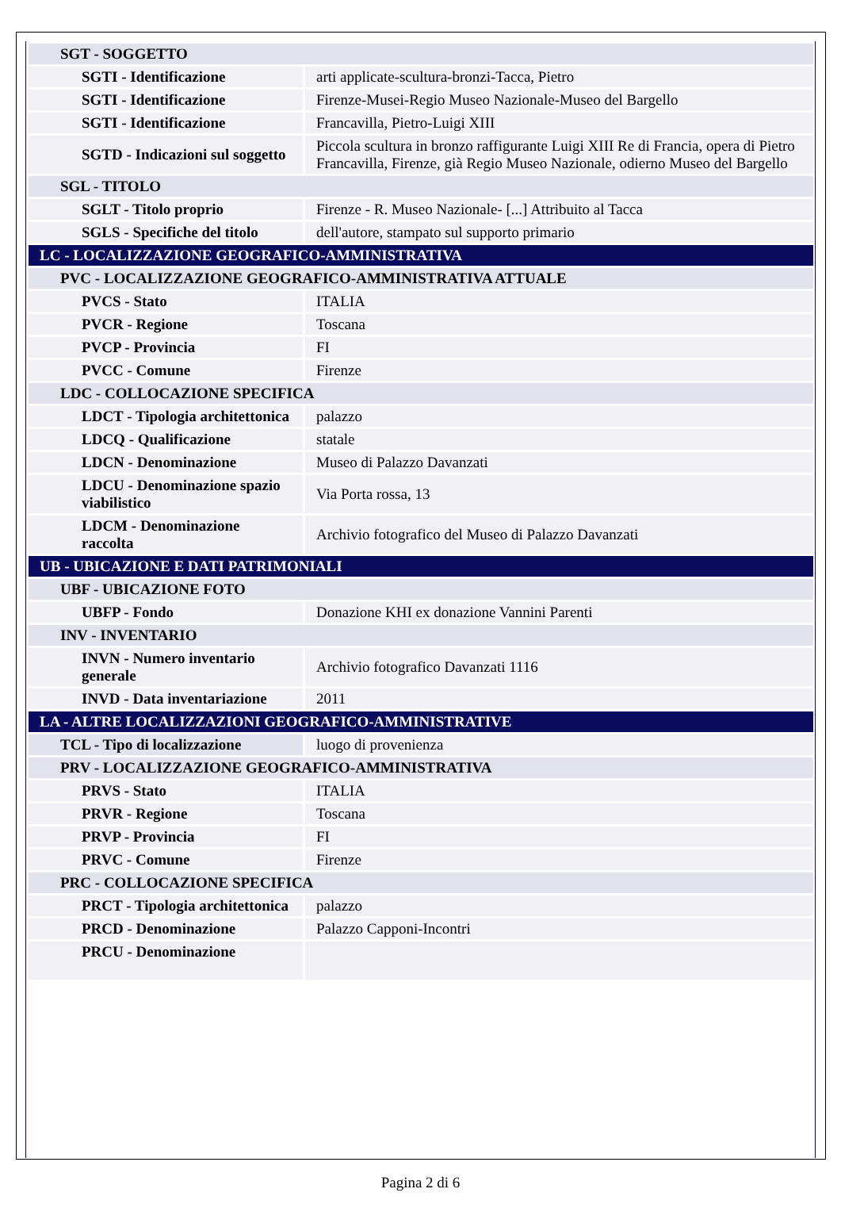| SGT - SOGGETTO | |
| SGTI - Identificazione | arti applicate-scultura-bronzi-Tacca, Pietro |
| SGTI - Identificazione | Firenze-Musei-Regio Museo Nazionale-Museo del Bargello |
| SGTI - Identificazione | Francavilla, Pietro-Luigi XIII |
| SGTD - Indicazioni sul soggetto | Piccola scultura in bronzo raffigurante Luigi XIII Re di Francia, opera di Pietro Francavilla, Firenze, già Regio Museo Nazionale, odierno Museo del Bargello |
| SGL - TITOLO | |
| SGLT - Titolo proprio | Firenze - R. Museo Nazionale- [...] Attribuito al Tacca |
| SGLS - Specifiche del titolo | dell'autore, stampato sul supporto primario |
| LC - LOCALIZZAZIONE GEOGRAFICO-AMMINISTRATIVA | |
| PVC - LOCALIZZAZIONE GEOGRAFICO-AMMINISTRATIVA ATTUALE | |
| PVCS - Stato | ITALIA |
| PVCR - Regione | Toscana |
| PVCP - Provincia | FI |
| PVCC - Comune | Firenze |
| LDC - COLLOCAZIONE SPECIFICA | |
| LDCT - Tipologia architettonica | palazzo |
| LDCQ - Qualificazione | statale |
| LDCN - Denominazione | Museo di Palazzo Davanzati |
| LDCU - Denominazione spazio viabilistico | Via Porta rossa, 13 |
| LDCM - Denominazione raccolta | Archivio fotografico del Museo di Palazzo Davanzati |
| UB - UBICAZIONE E DATI PATRIMONIALI | |
| UBF - UBICAZIONE FOTO | |
| UBFP - Fondo | Donazione KHI ex donazione Vannini Parenti |
| INV - INVENTARIO | |
| INVN - Numero inventario generale | Archivio fotografico Davanzati 1116 |
| INVD - Data inventariazione | 2011 |
| LA - ALTRE LOCALIZZAZIONI GEOGRAFICO-AMMINISTRATIVE | |
| TCL - Tipo di localizzazione | luogo di provenienza |
| PRV - LOCALIZZAZIONE GEOGRAFICO-AMMINISTRATIVA | |
| PRVS - Stato | ITALIA |
| PRVR - Regione | Toscana |
| PRVP - Provincia | FI |
| PRVC - Comune | Firenze |
| PRC - COLLOCAZIONE SPECIFICA | |
| PRCT - Tipologia architettonica | palazzo |
| PRCD - Denominazione | Palazzo Capponi-Incontri |
| PRCU - Denominazione | |
Pagina 2 di 6